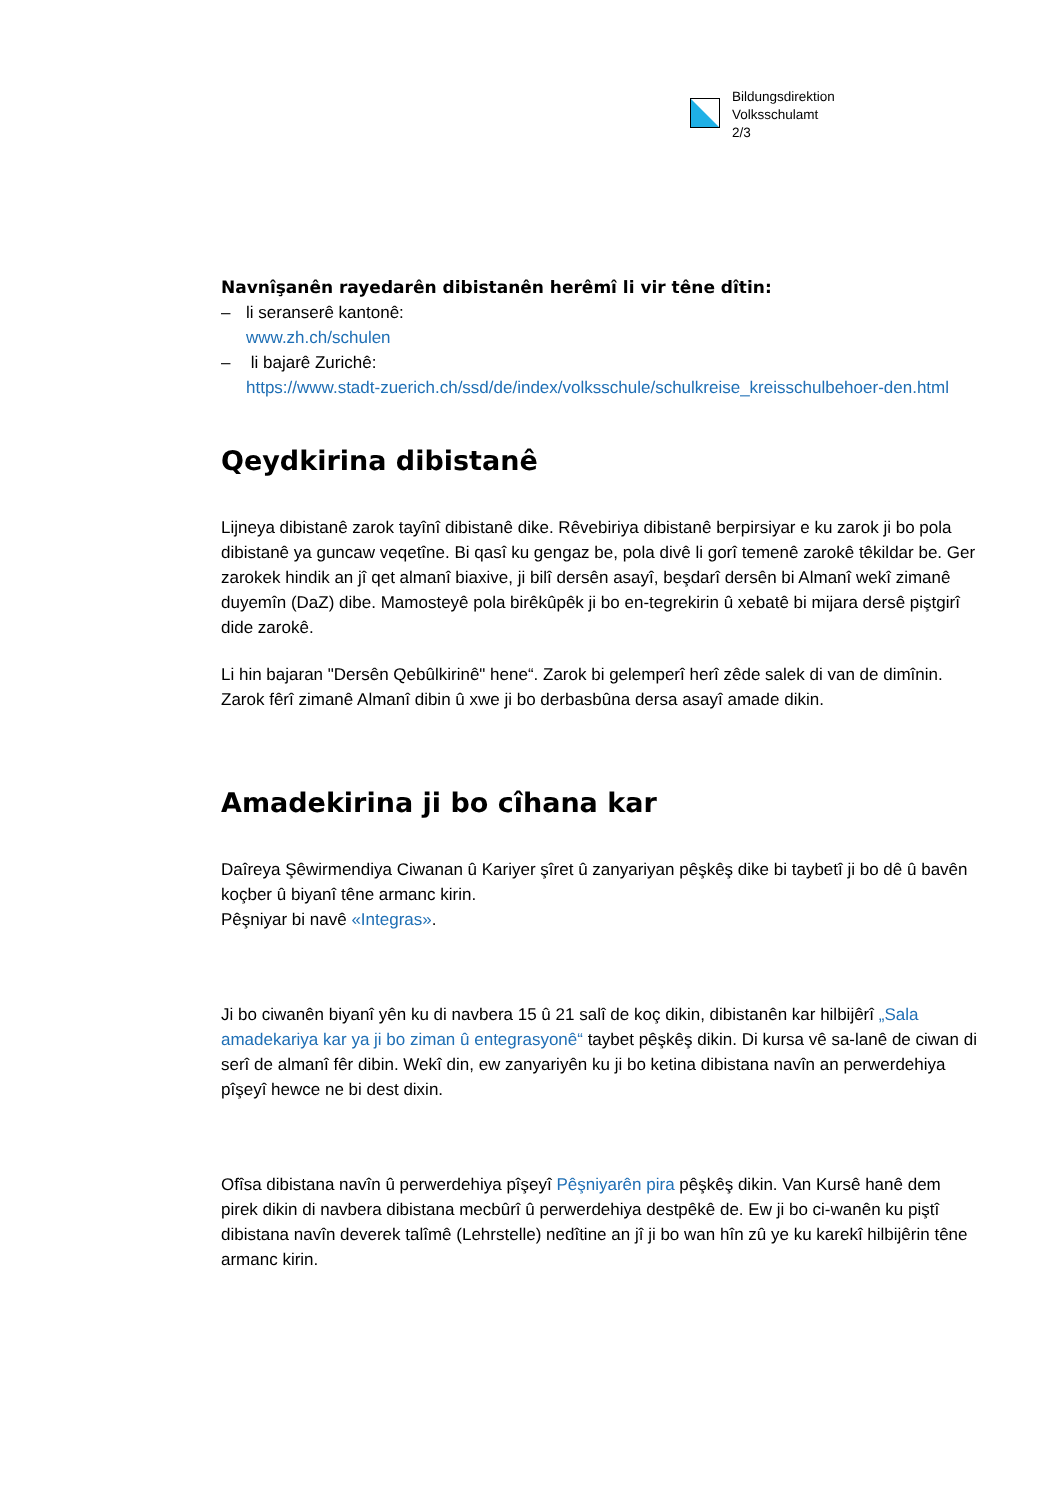Bildungsdirektion
Volksschulamt
2/3
Navnîşanên rayedarên dibistanên herêmî li vir têne dîtin:
– li seranserê kantonê:
www.zh.ch/schulen
– li bajarê Zurichê:
https://www.stadt-zuerich.ch/ssd/de/index/volksschule/schulkreise_kreisschulbehoer-den.html
Qeydkirina dibistanê
Lijneya dibistanê zarok tayînî dibistanê dike. Rêvebiriya dibistanê berpirsiyar e ku zarok ji bo pola dibistanê ya guncaw veqetîne. Bi qasî ku gengaz be, pola divê li gorî temenê zarokê têkildar be. Ger zarokek hindik an jî qet almanî biaxive, ji bilî dersên asayî, beşdarî dersên bi Almanî wekî zimanê duyemîn (DaZ) dibe. Mamosteyê pola birêkûpêk ji bo en-tegrekirin û xebatê bi mijara dersê piştgirî dide zarokê.
Li hin bajaran "Dersên Qebûlkirinê" hene“. Zarok bi gelemperî herî zêde salek di van de dimînin. Zarok fêrî zimanê Almanî dibin û xwe ji bo derbasbûna dersa asayî amade dikin.
Amadekirina ji bo cîhana kar
Daîreya Şêwirmendiya Ciwanan û Kariyer şîret û zanyariyan pêşkêş dike bi taybetî ji bo dê û bavên koçber û biyanî têne armanc kirin.
Pêşniyar bi navê «Integras».
Ji bo ciwanên biyanî yên ku di navbera 15 û 21 salî de koç dikin, dibistanên kar hilbijêrî „Sala amadekariya kar ya ji bo ziman û entegrasyonê“ taybet pêşkêş dikin. Di kursa vê sa-lanê de ciwan di serî de almanî fêr dibin. Wekî din, ew zanyariyên ku ji bo ketina dibistana navîn an perwerdehiya pîşeyî hewce ne bi dest dixin.
Ofîsa dibistana navîn û perwerdehiya pîşeyî Pêşniyarên pira pêşkêş dikin. Van Kursê hanê dem pirek dikin di navbera dibistana mecbûrî û perwerdehiya destpêkê de. Ew ji bo ci-wanên ku piştî dibistana navîn deverek talîmê (Lehrstelle) nedîtine an jî ji bo wan hîn zû ye ku karekî hilbijêrin têne armanc kirin.